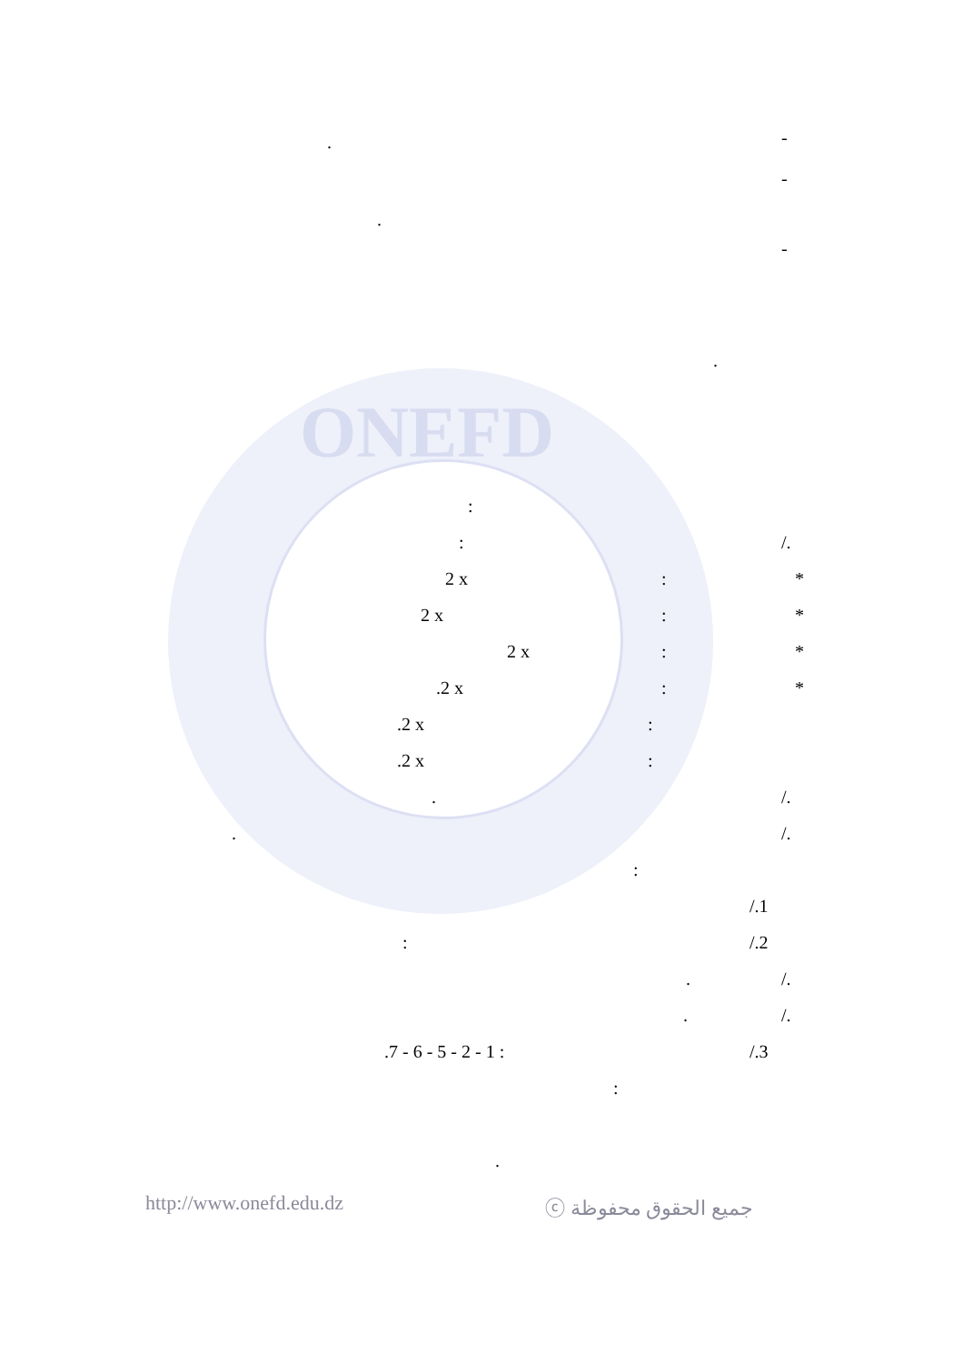ONEFD
-
.
-
.
-
.
:
:
/.
2 x
:
*
2 x
:
*
2 x
:
*
.2 x
:
*
.2 x
:
.2 x
:
.
/.
.
/.
:
/.1
:
/.2
.
/.
.
/.
.7 - 6 - 5 - 2 - 1 :
/.3
:
.
http://www.onefd.edu.dz
ⓒ جميع الحقوق محفوظة